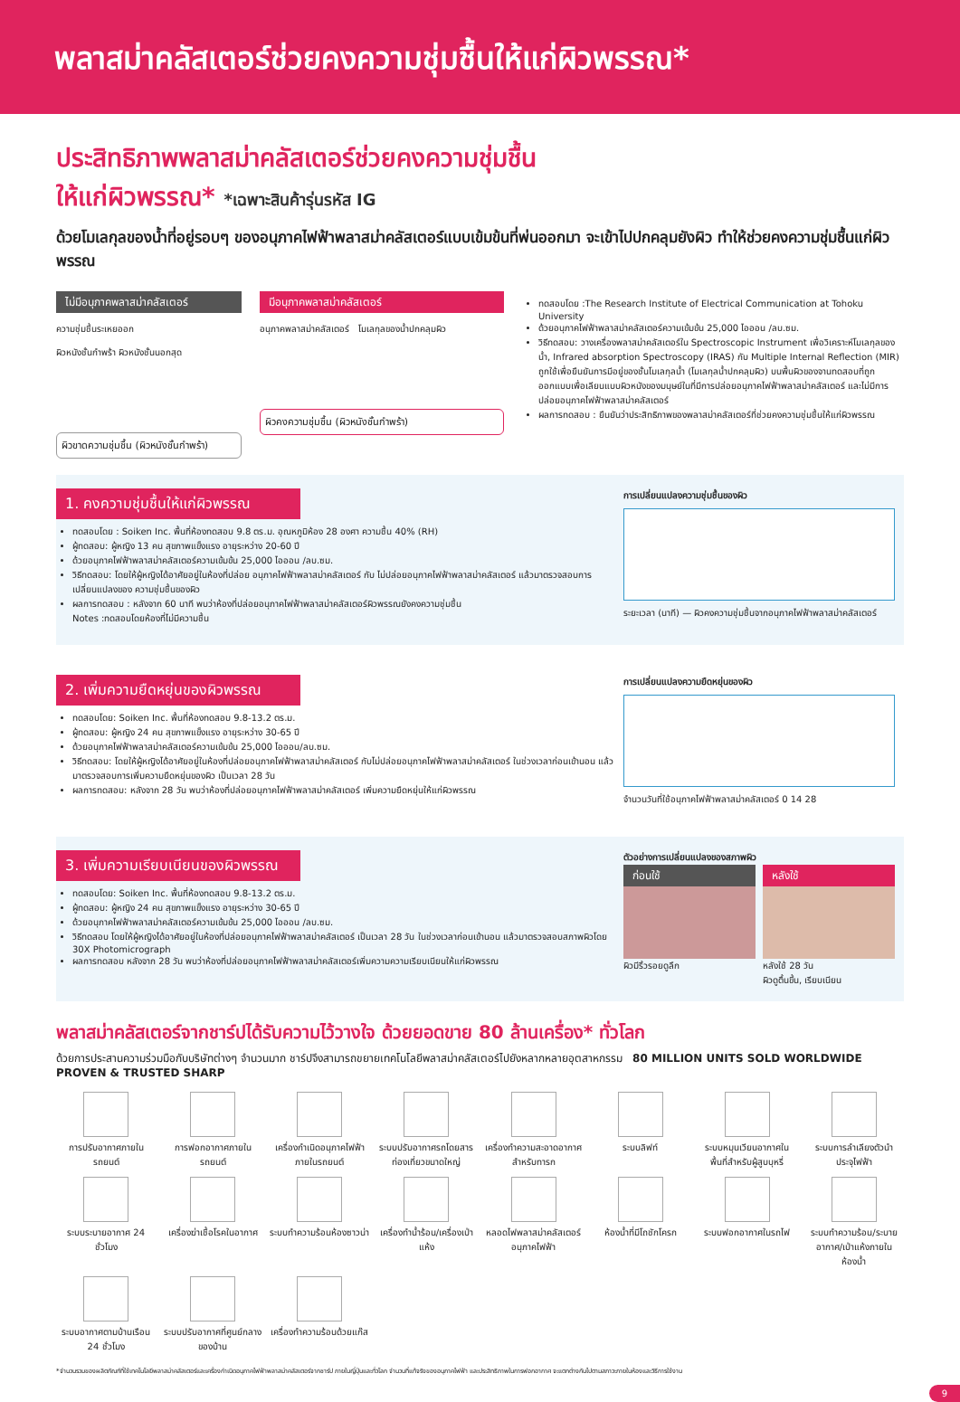พลาสม่าคลัสเตอร์ช่วยคงความชุ่มชื้นให้แก่ผิวพรรณ*
ประสิทธิภาพพลาสม่าคลัสเตอร์ช่วยคงความชุ่มชื้น
ให้แก่ผิวพรรณ* *เฉพาะสินค้ารุ่นรหัส IG
ด้วยโมเลกุลของน้ำที่อยู่รอบๆ ของอนุภาคไฟฟ้าพลาสม่าคลัสเตอร์แบบเข้มข้นที่พ่นออกมา จะเข้าไปปกคลุมยังผิว ทำให้ช่วยคงความชุ่มชื้นแก่ผิวพรรณ
ไม่มีอนุภาคพลาสม่าคลัสเตอร์
ความชุ่มชื้นระเหยออก
ผิวหนังชั้นกำพร้า ผิวหนังชั้นนอกสุด
ผิวขาดความชุ่มชื้น (ผิวหนังชั้นกำพร้า)
มีอนุภาคพลาสม่าคลัสเตอร์
อนุภาคพลาสม่าคลัสเตอร์ โมเลกุลของน้ำปกคลุมผิว
ผิวคงความชุ่มชื้น (ผิวหนังชั้นกำพร้า)
ทดสอบโดย :The Research Institute of Electrical Communication at Tohoku University
ด้วยอนุภาคไฟฟ้าพลาสม่าคลัสเตอร์ความเข้มข้น 25,000 ไอออน /ลบ.ซม.
วิธีทดสอบ: วางเครื่องพลาสม่าคลัสเตอร์ใน Spectroscopic Instrument เพื่อวิเคราะห์โมเลกุลของน้ำ, Infrared absorption Spectroscopy (IRAS) กับ Multiple Internal Reflection (MIR) ถูกใช้เพื่อยืนยันการมีอยู่ของชั้นโมเลกุลน้ำ (โมเลกุลน้ำปกคลุมผิว) บนพื้นผิวของจานทดสอบที่ถูกออกแบบเพื่อเลียนแบบผิวหนังของมนุษย์ในที่มีการปล่อยอนุภาคไฟฟ้าพลาสม่าคลัสเตอร์ และไม่มีการปล่อยอนุภาคไฟฟ้าพลาสม่าคลัสเตอร์
ผลการทดสอบ : ยืนยันว่าประสิทธิภาพของพลาสม่าคลัสเตอร์ที่ช่วยคงความชุ่มชื้นให้แก่ผิวพรรณ
1. คงความชุ่มชื้นให้แก่ผิวพรรณ
ทดสอบโดย : Soiken Inc. พื้นที่ห้องทดสอบ 9.8 ตร.ม. อุณหภูมิห้อง 28 องศา ความชื้น 40% (RH)
ผู้ทดสอบ: ผู้หญิง 13 คน สุขภาพแข็งแรง อายุระหว่าง 20-60 ปี
ด้วยอนุภาคไฟฟ้าพลาสม่าคลัสเตอร์ความเข้มข้น 25,000 ไอออน /ลบ.ซม.
วิธีทดสอบ: โดยให้ผู้หญิงได้อาศัยอยู่ในห้องที่ปล่อย อนุภาคไฟฟ้าพลาสม่าคลัสเตอร์ กับ ไม่ปล่อยอนุภาคไฟฟ้าพลาสม่าคลัสเตอร์ แล้วมาตรวจสอบการเปลี่ยนแปลงของ ความชุ่มชื้นของผิว
ผลการทดสอบ : หลังจาก 60 นาที พบว่าห้องที่ปล่อยอนุภาคไฟฟ้าพลาสม่าคลัสเตอร์ผิวพรรณยังคงความชุ่มชื้น
Notes :ทดสอบโดยห้องที่ไม่มีความชื้น
การเปลี่ยนแปลงความชุ่มชื้นของผิว
ระยะเวลา (นาที) — ผิวคงความชุ่มชื้นจากอนุภาคไฟฟ้าพลาสม่าคลัสเตอร์
2. เพิ่มความยืดหยุ่นของผิวพรรณ
ทดสอบโดย: Soiken Inc. พื้นที่ห้องทดสอบ 9.8-13.2 ตร.ม.
ผู้ทดสอบ: ผู้หญิง 24 คน สุขภาพแข็งแรง อายุระหว่าง 30-65 ปี
ด้วยอนุภาคไฟฟ้าพลาสม่าคลัสเตอร์ความเข้มข้น 25,000 ไอออน/ลบ.ซม.
วิธีทดสอบ: โดยให้ผู้หญิงได้อาศัยอยู่ในห้องที่ปล่อยอนุภาคไฟฟ้าพลาสม่าคลัสเตอร์ กับไม่ปล่อยอนุภาคไฟฟ้าพลาสม่าคลัสเตอร์ ในช่วงเวลาก่อนเข้านอน แล้วมาตรวจสอบการเพิ่มความยืดหยุ่นของผิว เป็นเวลา 28 วัน
ผลการทดสอบ: หลังจาก 28 วัน พบว่าห้องที่ปล่อยอนุภาคไฟฟ้าพลาสม่าคลัสเตอร์ เพิ่มความยืดหยุ่นให้แก่ผิวพรรณ
การเปลี่ยนแปลงความยืดหยุ่นของผิว
จำนวนวันที่ใช้อนุภาคไฟฟ้าพลาสม่าคลัสเตอร์ 0 14 28
3. เพิ่มความเรียบเนียนของผิวพรรณ
ทดสอบโดย: Soiken Inc. พื้นที่ห้องทดสอบ 9.8-13.2 ตร.ม.
ผู้ทดสอบ: ผู้หญิง 24 คน สุขภาพแข็งแรง อายุระหว่าง 30-65 ปี
ด้วยอนุภาคไฟฟ้าพลาสม่าคลัสเตอร์ความเข้มข้น 25,000 ไอออน /ลบ.ซม.
วิธีทดสอบ โดยให้ผู้หญิงได้อาศัยอยู่ในห้องที่ปล่อยอนุภาคไฟฟ้าพลาสม่าคลัสเตอร์ เป็นเวลา 28 วัน ในช่วงเวลาก่อนเข้านอน แล้วมาตรวจสอบสภาพผิวโดย 30X Photomicrograph
ผลการทดสอบ หลังจาก 28 วัน พบว่าห้องที่ปล่อยอนุภาคไฟฟ้าพลาสม่าคลัสเตอร์เพิ่มความความเรียบเนียนให้แก่ผิวพรรณ
ตัวอย่างการเปลี่ยนแปลงของสภาพผิว
ก่อนใช้
ผิวมีริ้วรอยดูลึก
หลังใช้
หลังใช้ 28 วัน
ผิวดูตื้นขึ้น, เรียบเนียน
พลาสม่าคลัสเตอร์จากชาร์ปได้รับความไว้วางใจ ด้วยยอดขาย 80 ล้านเครื่อง* ทั่วโลก
ด้วยการประสานความร่วมมือกับบริษัทต่างๆ จำนวนมาก ชาร์ปจึงสามารถขยายเทคโนโลยีพลาสม่าคลัสเตอร์ไปยังหลากหลายอุตสาหกรรม 80 MILLION UNITS SOLD WORLDWIDE PROVEN & TRUSTED SHARP
การปรับอากาศภายในรถยนต์
การฟอกอากาศภายในรถยนต์
เครื่องกำเนิดอนุภาคไฟฟ้าภายในรถยนต์
ระบบปรับอากาศรถโดยสารท่องเที่ยวขนาดใหญ่
เครื่องทำความสะอาดอากาศสำหรับทารก
ระบบลิฟท์
ระบบหมุนเวียนอากาศในพื้นที่สำหรับผู้สูบบุหรี่
ระบบการลำเลียงตัวนำประจุไฟฟ้า
ระบบระบายอากาศ 24 ชั่วโมง
เครื่องฆ่าเชื้อโรคในอากาศ
ระบบทำความร้อนห้องซาวน่า
เครื่องทำน้ำร้อน/เครื่องเป่าแห้ง
หลอดไฟพลาสม่าคลัสเตอร์อนุภาคไฟฟ้า
ห้องน้ำที่มีโถชักโครก
ระบบฟอกอากาศในรถไฟ
ระบบทำความร้อน/ระบายอากาศ/เป่าแห้งภายในห้องน้ำ
ระบบอากาศตามบ้านเรือน 24 ชั่วโมง
ระบบปรับอากาศที่ศูนย์กลางของบ้าน
เครื่องทำความร้อนด้วยแก๊ส
*จำนวนรวมของผลิตภัณฑ์ที่ใช้เทคโนโลยีพลาสม่าคลัสเตอร์และเครื่องกำเนิดอนุภาคไฟฟ้าพลาสม่าคลัสเตอร์จากชาร์ป ภายในญี่ปุ่นและทั่วโลก จำนวนที่แท้จริงของอนุภาคไฟฟ้า และประสิทธิภาพในการฟอกอากาศ จะแตกต่างกันไปตามสภาวะภายในห้องและวิธีการใช้งาน
9